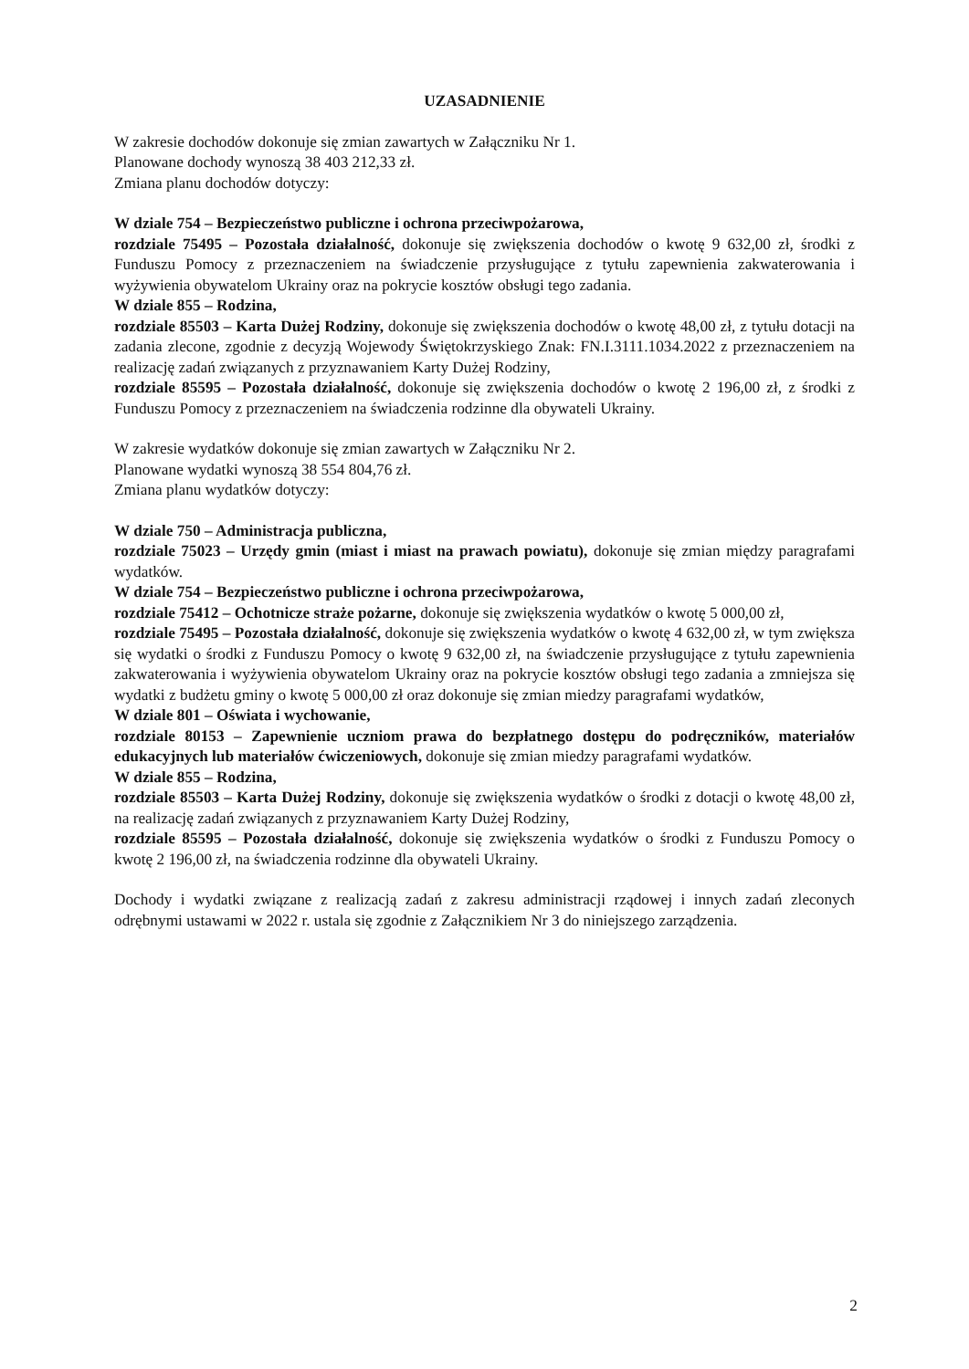UZASADNIENIE
W zakresie dochodów dokonuje się zmian zawartych w Załączniku Nr 1.
Planowane dochody wynoszą 38 403 212,33 zł.
Zmiana planu dochodów dotyczy:
W dziale 754 – Bezpieczeństwo publiczne i ochrona przeciwpożarowa,
rozdziale 75495 – Pozostała działalność, dokonuje się zwiększenia dochodów o kwotę 9 632,00 zł, środki z Funduszu Pomocy z przeznaczeniem na świadczenie przysługujące z tytułu zapewnienia zakwaterowania i wyżywienia obywatelom Ukrainy oraz na pokrycie kosztów obsługi tego zadania.
W dziale 855 – Rodzina,
rozdziale 85503 – Karta Dużej Rodziny, dokonuje się zwiększenia dochodów o kwotę 48,00 zł, z tytułu dotacji na zadania zlecone, zgodnie z decyzją Wojewody Świętokrzyskiego Znak: FN.I.3111.1034.2022 z przeznaczeniem na realizację zadań związanych z przyznawaniem Karty Dużej Rodziny,
rozdziale 85595 – Pozostała działalność, dokonuje się zwiększenia dochodów o kwotę 2 196,00 zł, z środki z Funduszu Pomocy z przeznaczeniem na świadczenia rodzinne dla obywateli Ukrainy.
W zakresie wydatków dokonuje się zmian zawartych w Załączniku Nr 2.
Planowane wydatki wynoszą 38 554 804,76 zł.
Zmiana planu wydatków dotyczy:
W dziale 750 – Administracja publiczna,
rozdziale 75023 – Urzędy gmin (miast i miast na prawach powiatu), dokonuje się zmian między paragrafami wydatków.
W dziale 754 – Bezpieczeństwo publiczne i ochrona przeciwpożarowa,
rozdziale 75412 – Ochotnicze straże pożarne, dokonuje się zwiększenia wydatków o kwotę 5 000,00 zł,
rozdziale 75495 – Pozostała działalność, dokonuje się zwiększenia wydatków o kwotę 4 632,00 zł, w tym zwiększa się wydatki o środki z Funduszu Pomocy o kwotę 9 632,00 zł, na świadczenie przysługujące z tytułu zapewnienia zakwaterowania i wyżywienia obywatelom Ukrainy oraz na pokrycie kosztów obsługi tego zadania a zmniejsza się wydatki z budżetu gminy o kwotę 5 000,00 zł oraz dokonuje się zmian miedzy paragrafami wydatków,
W dziale 801 – Oświata i wychowanie,
rozdziale 80153 – Zapewnienie uczniom prawa do bezpłatnego dostępu do podręczników, materiałów edukacyjnych lub materiałów ćwiczeniowych, dokonuje się zmian miedzy paragrafami wydatków.
W dziale 855 – Rodzina,
rozdziale 85503 – Karta Dużej Rodziny, dokonuje się zwiększenia wydatków o środki z dotacji o kwotę 48,00 zł, na realizację zadań związanych z przyznawaniem Karty Dużej Rodziny,
rozdziale 85595 – Pozostała działalność, dokonuje się zwiększenia wydatków o środki z Funduszu Pomocy o kwotę 2 196,00 zł, na świadczenia rodzinne dla obywateli Ukrainy.
Dochody i wydatki związane z realizacją zadań z zakresu administracji rządowej i innych zadań zleconych odrębnymi ustawami w 2022 r. ustala się zgodnie z Załącznikiem Nr 3 do niniejszego zarządzenia.
2